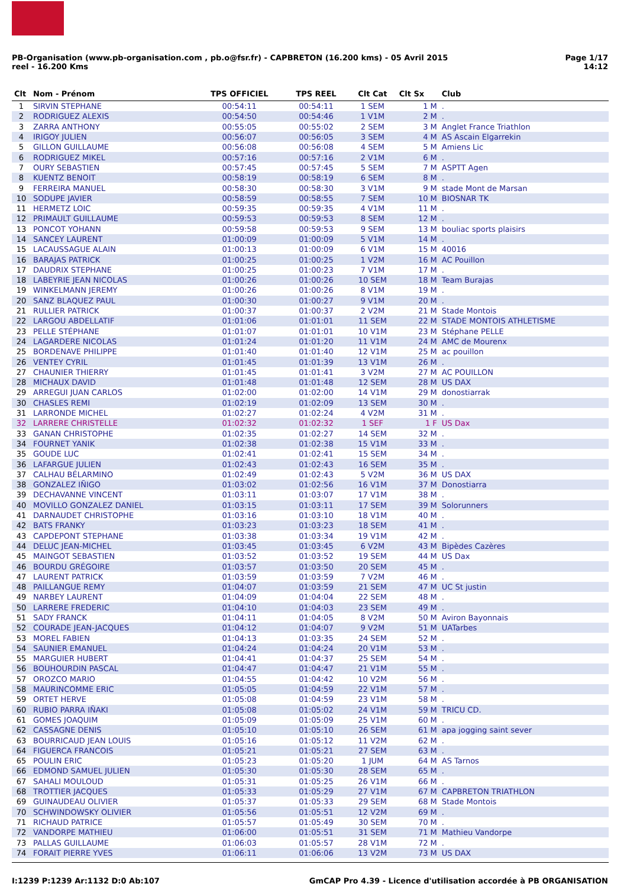PB-Organisation (www.pb-organisation.com , pb.o@fsr.fr) - CAPBRETON (16.200 kms) - 05 Avril 2015
reel - 16.200 Kms
Page 1/17
14:12
| Clt | Nom - Prénom | TPS OFFICIEL | TPS REEL | Clt Cat | Clt Sx | Club |
| --- | --- | --- | --- | --- | --- | --- |
| 1 | SIRVIN STEPHANE | 00:54:11 | 00:54:11 | 1 SEM | 1 M | . |
| 2 | RODRIGUEZ ALEXIS | 00:54:50 | 00:54:46 | 1 V1M | 2 M | . |
| 3 | ZARRA ANTHONY | 00:55:05 | 00:55:02 | 2 SEM | 3 M | Anglet France Triathlon |
| 4 | IRIGOY JULIEN | 00:56:07 | 00:56:05 | 3 SEM | 4 M | AS Ascain Elgarrekin |
| 5 | GILLON GUILLAUME | 00:56:08 | 00:56:08 | 4 SEM | 5 M | Amiens Lic |
| 6 | RODRIGUEZ MIKEL | 00:57:16 | 00:57:16 | 2 V1M | 6 M | . |
| 7 | OURY SEBASTIEN | 00:57:45 | 00:57:45 | 5 SEM | 7 M | ASPTT Agen |
| 8 | KUENTZ BENOIT | 00:58:19 | 00:58:19 | 6 SEM | 8 M | . |
| 9 | FERREIRA MANUEL | 00:58:30 | 00:58:30 | 3 V1M | 9 M | stade Mont de Marsan |
| 10 | SODUPE JAVIER | 00:58:59 | 00:58:55 | 7 SEM | 10 M | BIOSNAR TK |
| 11 | HERMETZ LOIC | 00:59:35 | 00:59:35 | 4 V1M | 11 M | . |
| 12 | PRIMAULT GUILLAUME | 00:59:53 | 00:59:53 | 8 SEM | 12 M | . |
| 13 | PONCOT YOHANN | 00:59:58 | 00:59:53 | 9 SEM | 13 M | bouliac sports plaisirs |
| 14 | SANCEY LAURENT | 01:00:09 | 01:00:09 | 5 V1M | 14 M | . |
| 15 | LACAUSSAGUE ALAIN | 01:00:13 | 01:00:09 | 6 V1M | 15 M | 40016 |
| 16 | BARAJAS PATRICK | 01:00:25 | 01:00:25 | 1 V2M | 16 M | AC Pouillon |
| 17 | DAUDRIX STEPHANE | 01:00:25 | 01:00:23 | 7 V1M | 17 M | . |
| 18 | LABEYRIE JEAN NICOLAS | 01:00:26 | 01:00:26 | 10 SEM | 18 M | Team Burajas |
| 19 | WINKELMANN JEREMY | 01:00:26 | 01:00:26 | 8 V1M | 19 M | . |
| 20 | SANZ BLAQUEZ PAUL | 01:00:30 | 01:00:27 | 9 V1M | 20 M | . |
| 21 | RULLIER PATRICK | 01:00:37 | 01:00:37 | 2 V2M | 21 M | Stade Montois |
| 22 | LARGOU ABDELLATIF | 01:01:06 | 01:01:01 | 11 SEM | 22 M | STADE MONTOIS ATHLETISME |
| 23 | PELLE STÉPHANE | 01:01:07 | 01:01:01 | 10 V1M | 23 M | Stéphane PELLE |
| 24 | LAGARDERE NICOLAS | 01:01:24 | 01:01:20 | 11 V1M | 24 M | AMC de Mourenx |
| 25 | BORDENAVE PHILIPPE | 01:01:40 | 01:01:40 | 12 V1M | 25 M | ac pouillon |
| 26 | VENTEY CYRIL | 01:01:45 | 01:01:39 | 13 V1M | 26 M | . |
| 27 | CHAUNIER THIERRY | 01:01:45 | 01:01:41 | 3 V2M | 27 M | AC POUILLON |
| 28 | MICHAUX DAVID | 01:01:48 | 01:01:48 | 12 SEM | 28 M | US DAX |
| 29 | ARREGUI JUAN CARLOS | 01:02:00 | 01:02:00 | 14 V1M | 29 M | donostiarrak |
| 30 | CHASLES REMI | 01:02:19 | 01:02:09 | 13 SEM | 30 M | . |
| 31 | LARRONDE MICHEL | 01:02:27 | 01:02:24 | 4 V2M | 31 M | . |
| 32 | LARRERE CHRISTELLE | 01:02:32 | 01:02:32 | 1 SEF | 1 F | US Dax |
| 33 | GANAN CHRISTOPHE | 01:02:35 | 01:02:27 | 14 SEM | 32 M | . |
| 34 | FOURNET YANIK | 01:02:38 | 01:02:38 | 15 V1M | 33 M | . |
| 35 | GOUDE LUC | 01:02:41 | 01:02:41 | 15 SEM | 34 M | . |
| 36 | LAFARGUE JULIEN | 01:02:43 | 01:02:43 | 16 SEM | 35 M | . |
| 37 | CALHAU BÉLARMINO | 01:02:49 | 01:02:43 | 5 V2M | 36 M | US DAX |
| 38 | GONZALEZ IÑIGO | 01:03:02 | 01:02:56 | 16 V1M | 37 M | Donostiarra |
| 39 | DECHAVANNE VINCENT | 01:03:11 | 01:03:07 | 17 V1M | 38 M | . |
| 40 | MOVILLO GONZALEZ DANIEL | 01:03:15 | 01:03:11 | 17 SEM | 39 M | Solorunners |
| 41 | DARNAUDET CHRISTOPHE | 01:03:16 | 01:03:10 | 18 V1M | 40 M | . |
| 42 | BATS FRANKY | 01:03:23 | 01:03:23 | 18 SEM | 41 M | . |
| 43 | CAPDEPONT STEPHANE | 01:03:38 | 01:03:34 | 19 V1M | 42 M | . |
| 44 | DELUC JEAN-MICHEL | 01:03:45 | 01:03:45 | 6 V2M | 43 M | Bipèdes Cazères |
| 45 | MAINGOT SEBASTIEN | 01:03:52 | 01:03:52 | 19 SEM | 44 M | US Dax |
| 46 | BOURDU GRÉGOIRE | 01:03:57 | 01:03:50 | 20 SEM | 45 M | . |
| 47 | LAURENT PATRICK | 01:03:59 | 01:03:59 | 7 V2M | 46 M | . |
| 48 | PAILLANGUE REMY | 01:04:07 | 01:03:59 | 21 SEM | 47 M | UC St justin |
| 49 | NARBEY LAURENT | 01:04:09 | 01:04:04 | 22 SEM | 48 M | . |
| 50 | LARRERE FREDERIC | 01:04:10 | 01:04:03 | 23 SEM | 49 M | . |
| 51 | SADY FRANCK | 01:04:11 | 01:04:05 | 8 V2M | 50 M | Aviron Bayonnais |
| 52 | COURADE JEAN-JACQUES | 01:04:12 | 01:04:07 | 9 V2M | 51 M | UATarbes |
| 53 | MOREL FABIEN | 01:04:13 | 01:03:35 | 24 SEM | 52 M | . |
| 54 | SAUNIER EMANUEL | 01:04:24 | 01:04:24 | 20 V1M | 53 M | . |
| 55 | MARGUIER HUBERT | 01:04:41 | 01:04:37 | 25 SEM | 54 M | . |
| 56 | BOUHOURDIN PASCAL | 01:04:47 | 01:04:47 | 21 V1M | 55 M | . |
| 57 | OROZCO MARIO | 01:04:55 | 01:04:42 | 10 V2M | 56 M | . |
| 58 | MAURINCOMME ERIC | 01:05:05 | 01:04:59 | 22 V1M | 57 M | . |
| 59 | ORTET HERVE | 01:05:08 | 01:04:59 | 23 V1M | 58 M | . |
| 60 | RUBIO PARRA IÑAKI | 01:05:08 | 01:05:02 | 24 V1M | 59 M | TRICU CD. |
| 61 | GOMES JOAQUIM | 01:05:09 | 01:05:09 | 25 V1M | 60 M | . |
| 62 | CASSAGNE DENIS | 01:05:10 | 01:05:10 | 26 SEM | 61 M | apa jogging saint sever |
| 63 | BOURRICAUD JEAN LOUIS | 01:05:16 | 01:05:12 | 11 V2M | 62 M | . |
| 64 | FIGUERCA FRANCOIS | 01:05:21 | 01:05:21 | 27 SEM | 63 M | . |
| 65 | POULIN ERIC | 01:05:23 | 01:05:20 | 1 JUM | 64 M | AS Tarnos |
| 66 | EDMOND SAMUEL JULIEN | 01:05:30 | 01:05:30 | 28 SEM | 65 M | . |
| 67 | SAHALI MOULOUD | 01:05:31 | 01:05:25 | 26 V1M | 66 M | . |
| 68 | TROTTIER JACQUES | 01:05:33 | 01:05:29 | 27 V1M | 67 M | CAPBRETON TRIATHLON |
| 69 | GUINAUDEAU OLIVIER | 01:05:37 | 01:05:33 | 29 SEM | 68 M | Stade Montois |
| 70 | SCHWINDOWSKY OLIVIER | 01:05:56 | 01:05:51 | 12 V2M | 69 M | . |
| 71 | RICHAUD PATRICE | 01:05:57 | 01:05:49 | 30 SEM | 70 M | . |
| 72 | VANDORPE MATHIEU | 01:06:00 | 01:05:51 | 31 SEM | 71 M | Mathieu Vandorpe |
| 73 | PALLAS GUILLAUME | 01:06:03 | 01:05:57 | 28 V1M | 72 M | . |
| 74 | FORAIT PIERRE YVES | 01:06:11 | 01:06:06 | 13 V2M | 73 M | US DAX |
I:1239 P:1239 Ar:1132 D:0 Ab:107
GmCAP Pro 4.39 - Licence d'utilisation accordée à PB ORGANISATION